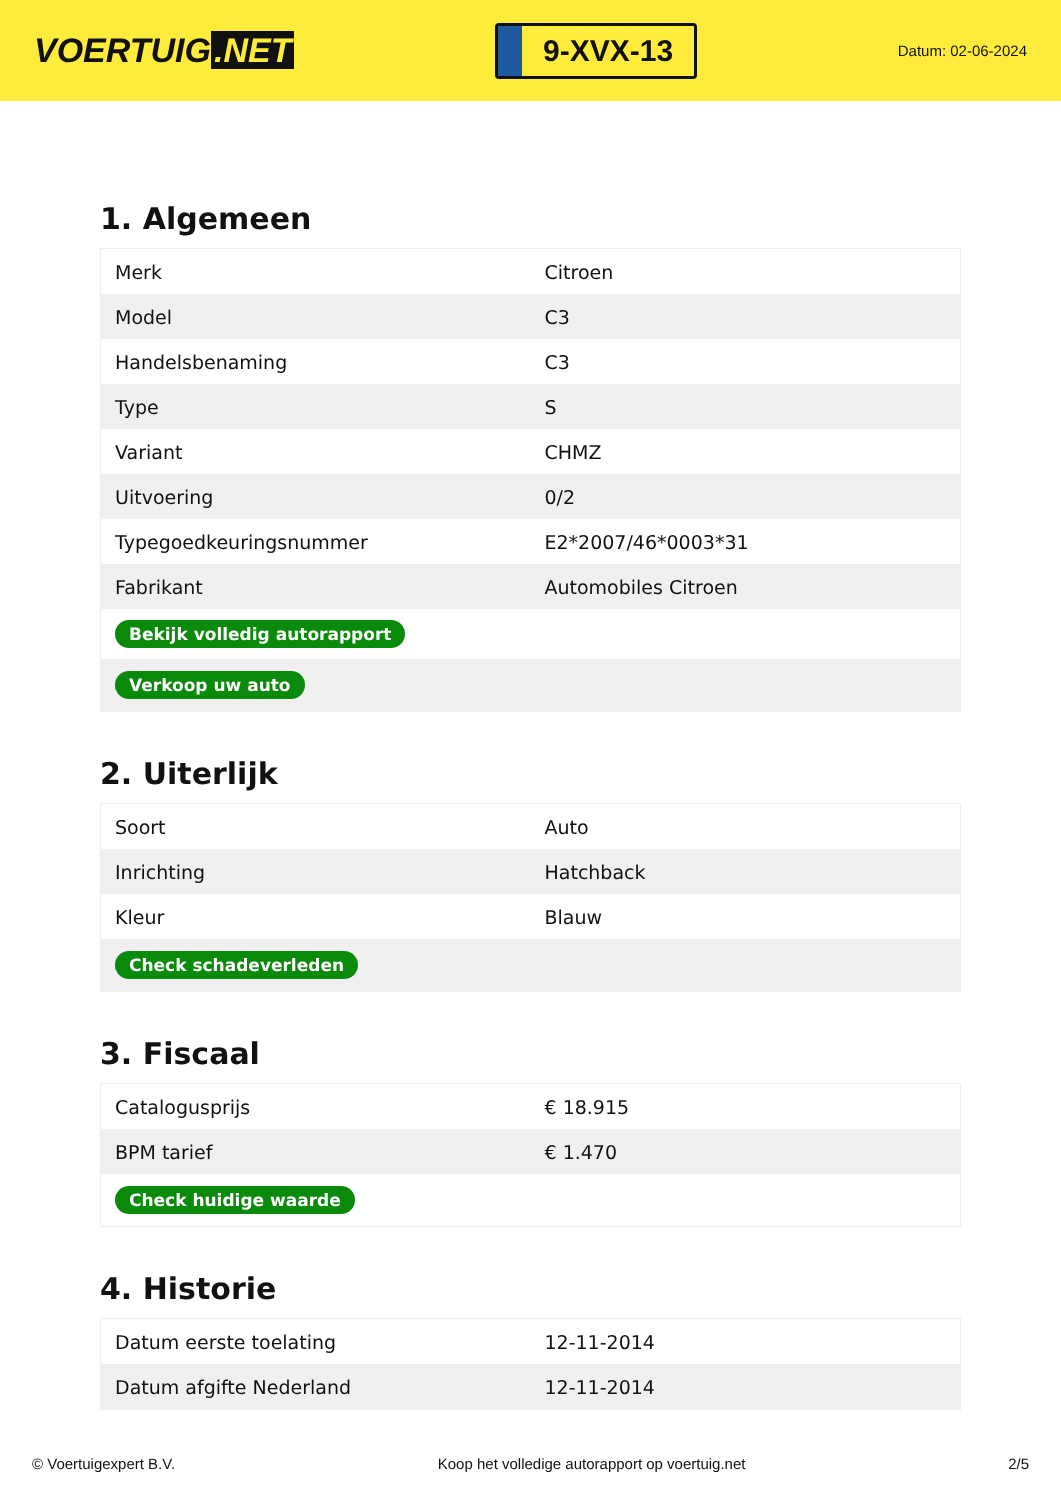VOERTUIG.NET
9-XVX-13
Datum: 02-06-2024
1. Algemeen
| Merk | Citroen |
| Model | C3 |
| Handelsbenaming | C3 |
| Type | S |
| Variant | CHMZ |
| Uitvoering | 0/2 |
| Typegoedkeuringsnummer | E2*2007/46*0003*31 |
| Fabrikant | Automobiles Citroen |
| Bekijk volledig autorapport | |
| Verkoop uw auto | |
2. Uiterlijk
| Soort | Auto |
| Inrichting | Hatchback |
| Kleur | Blauw |
| Check schadeverleden | |
3. Fiscaal
| Catalogusprijs | € 18.915 |
| BPM tarief | € 1.470 |
| Check huidige waarde | |
4. Historie
| Datum eerste toelating | 12-11-2014 |
| Datum afgifte Nederland | 12-11-2014 |
© Voertuigexpert B.V. Koop het volledige autorapport op voertuig.net 2/5